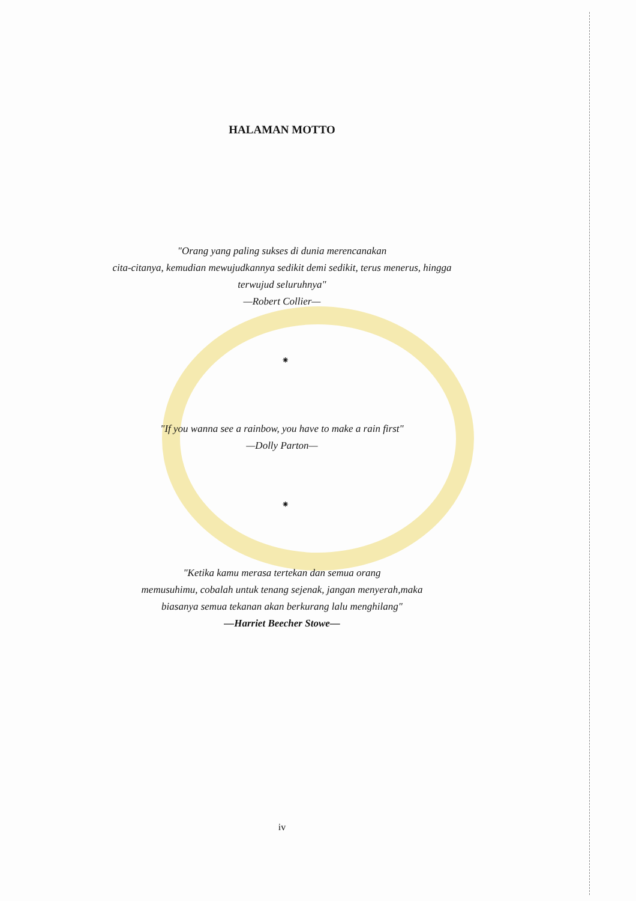HALAMAN MOTTO
"Orang yang paling sukses di dunia merencanakan
cita-citanya, kemudian mewujudkannya sedikit demi sedikit, terus menerus, hingga
terwujud seluruhnya"
—Robert Collier—
⁕
"If you wanna see a rainbow, you have to make a rain first"
—Dolly Parton—
⁕
"Ketika kamu merasa tertekan dan semua orang
memusuhimu, cobalah untuk tenang sejenak, jangan menyerah,maka
biasanya semua tekanan akan berkurang lalu menghilang"
—Harriet Beecher Stowe—
iv